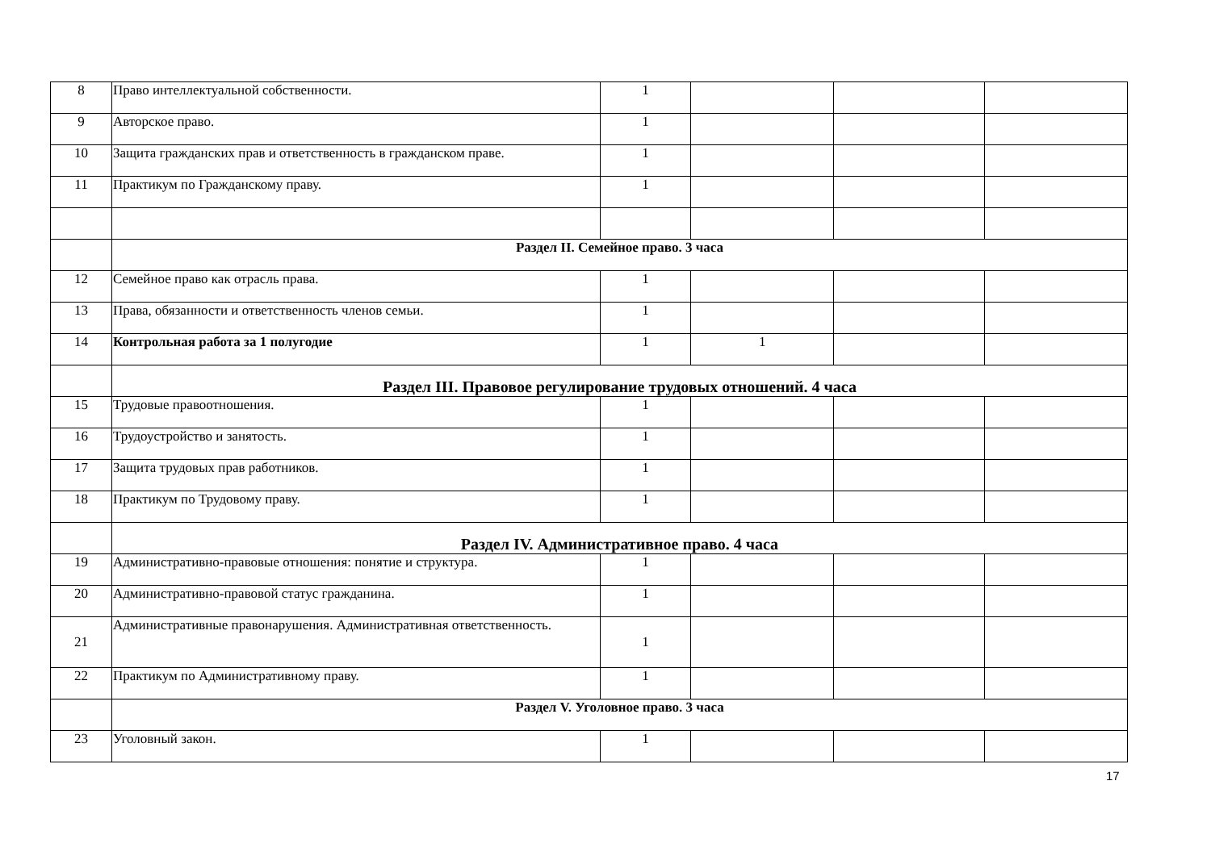| 8 | Право интеллектуальной собственности. | 1 | | | |
| 9 | Авторское право. | 1 | | | |
| 10 | Защита гражданских прав и ответственность в гражданском праве. | 1 | | | |
| 11 | Практикум по Гражданскому праву. | 1 | | | |
| | Раздел II. Семейное право. 3 часа | | | | |
| 12 | Семейное право как отрасль права. | 1 | | | |
| 13 | Права, обязанности и ответственность членов семьи. | 1 | | | |
| 14 | Контрольная работа за 1 полугодие | 1 | 1 | | |
| | Раздел III. Правовое регулирование трудовых отношений. 4 часа | | | | |
| 15 | Трудовые правоотношения. | 1 | | | |
| 16 | Трудоустройство и занятость. | 1 | | | |
| 17 | Защита трудовых прав работников. | 1 | | | |
| 18 | Практикум по Трудовому праву. | 1 | | | |
| | Раздел IV. Административное право. 4 часа | | | | |
| 19 | Административно-правовые отношения: понятие и структура. | 1 | | | |
| 20 | Административно-правовой статус гражданина. | 1 | | | |
| 21 | Административные правонарушения. Административная ответственность. | 1 | | | |
| 22 | Практикум по Административному праву. | 1 | | | |
| | Раздел V. Уголовное право. 3 часа | | | | |
| 23 | Уголовный закон. | 1 | | | |
17